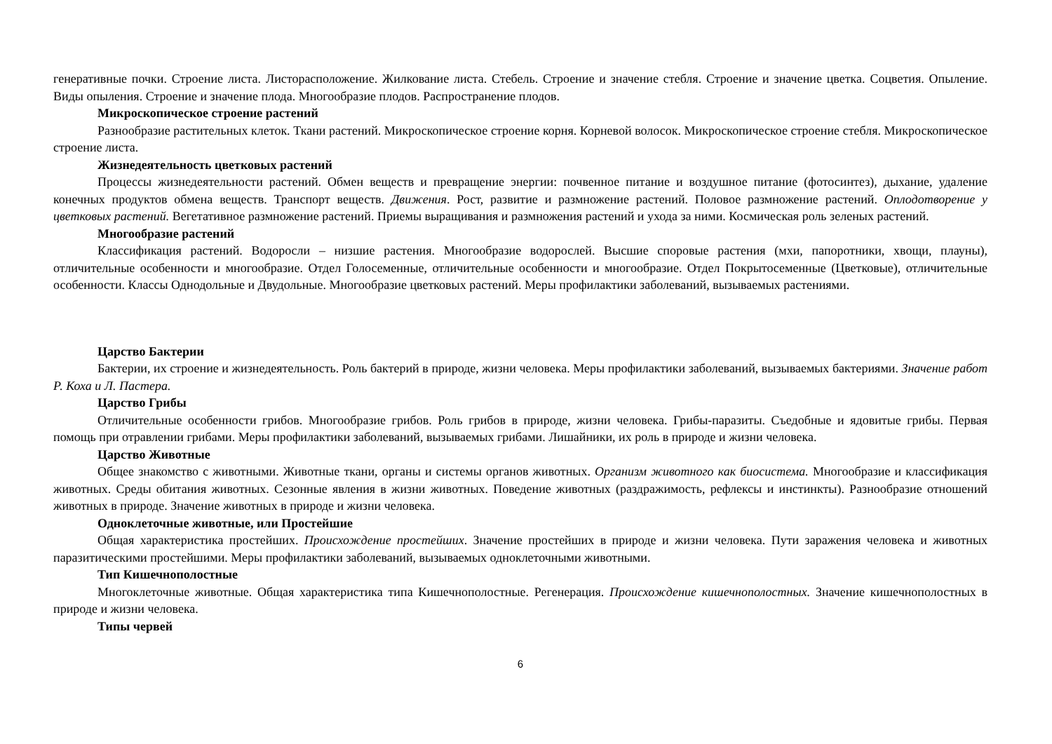генеративные почки. Строение листа. Листорасположение. Жилкование листа. Стебель. Строение и значение стебля. Строение и значение цветка. Соцветия. Опыление. Виды опыления. Строение и значение плода. Многообразие плодов. Распространение плодов.
Микроскопическое строение растений
Разнообразие растительных клеток. Ткани растений. Микроскопическое строение корня. Корневой волосок. Микроскопическое строение стебля. Микроскопическое строение листа.
Жизнедеятельность цветковых растений
Процессы жизнедеятельности растений. Обмен веществ и превращение энергии: почвенное питание и воздушное питание (фотосинтез), дыхание, удаление конечных продуктов обмена веществ. Транспорт веществ. Движения. Рост, развитие и размножение растений. Половое размножение растений. Оплодотворение у цветковых растений. Вегетативное размножение растений. Приемы выращивания и размножения растений и ухода за ними. Космическая роль зеленых растений.
Многообразие растений
Классификация растений. Водоросли – низшие растения. Многообразие водорослей. Высшие споровые растения (мхи, папоротники, хвощи, плауны), отличительные особенности и многообразие. Отдел Голосеменные, отличительные особенности и многообразие. Отдел Покрытосеменные (Цветковые), отличительные особенности. Классы Однодольные и Двудольные. Многообразие цветковых растений. Меры профилактики заболеваний, вызываемых растениями.
Царство Бактерии
Бактерии, их строение и жизнедеятельность. Роль бактерий в природе, жизни человека. Меры профилактики заболеваний, вызываемых бактериями. Значение работ Р. Коха и Л. Пастера.
Царство Грибы
Отличительные особенности грибов. Многообразие грибов. Роль грибов в природе, жизни человека. Грибы-паразиты. Съедобные и ядовитые грибы. Первая помощь при отравлении грибами. Меры профилактики заболеваний, вызываемых грибами. Лишайники, их роль в природе и жизни человека.
Царство Животные
Общее знакомство с животными. Животные ткани, органы и системы органов животных. Организм животного как биосистема. Многообразие и классификация животных. Среды обитания животных. Сезонные явления в жизни животных. Поведение животных (раздражимость, рефлексы и инстинкты). Разнообразие отношений животных в природе. Значение животных в природе и жизни человека.
Одноклеточные животные, или Простейшие
Общая характеристика простейших. Происхождение простейших. Значение простейших в природе и жизни человека. Пути заражения человека и животных паразитическими простейшими. Меры профилактики заболеваний, вызываемых одноклеточными животными.
Тип Кишечнополостные
Многоклеточные животные. Общая характеристика типа Кишечнополостные. Регенерация. Происхождение кишечнополостных. Значение кишечнополостных в природе и жизни человека.
Типы червей
6